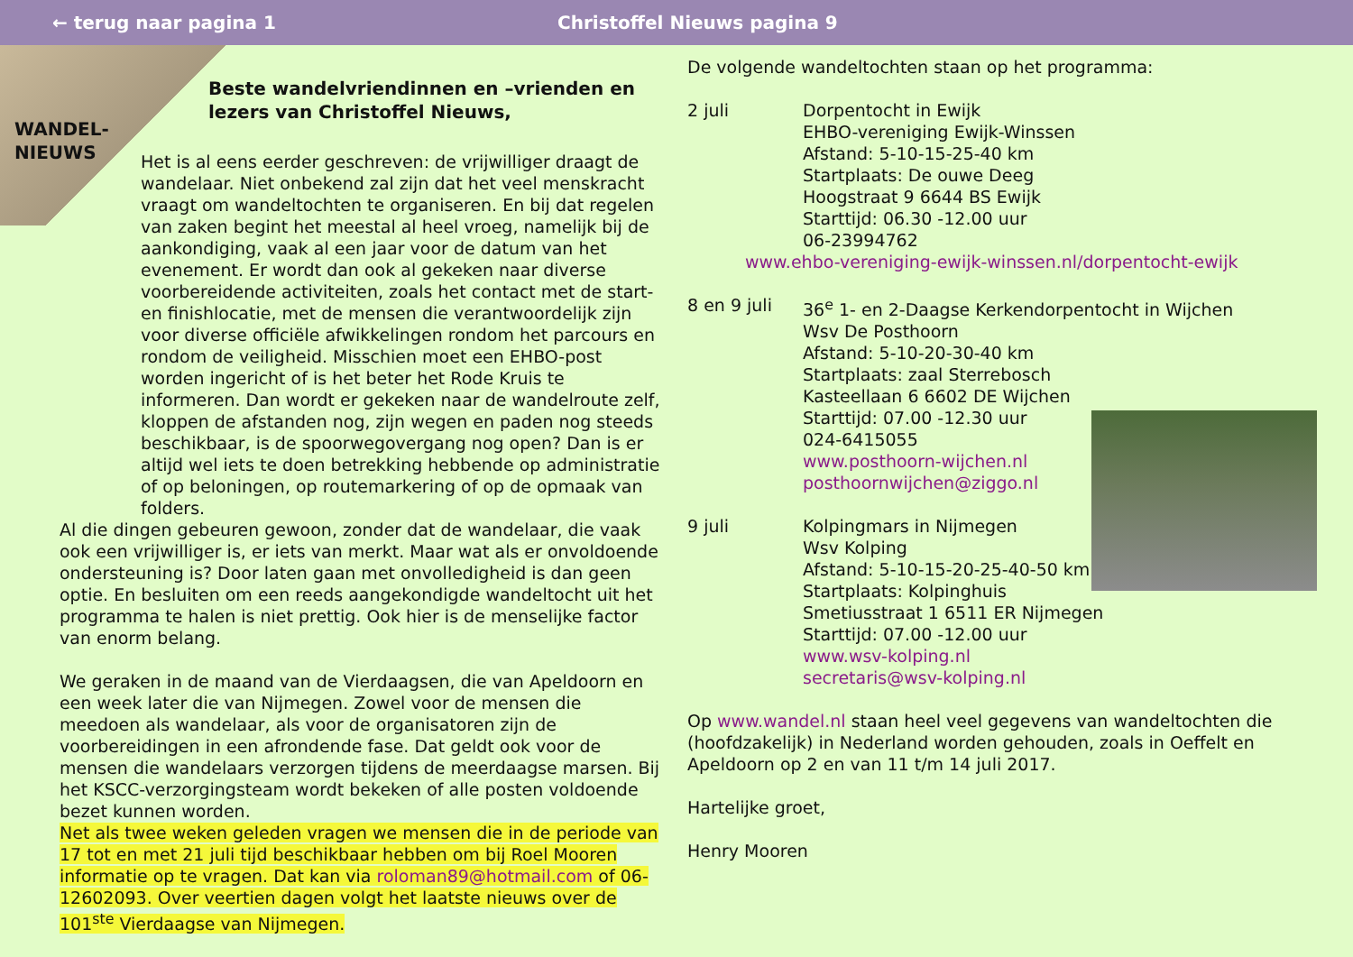← terug naar pagina 1 Christoffel Nieuws pagina 9
WANDEL-
NIEUWS
Beste wandelvriendinnen en –vrienden en lezers van Christoffel Nieuws,
Het is al eens eerder geschreven: de vrijwilliger draagt de wandelaar. Niet onbekend zal zijn dat het veel menskracht vraagt om wandeltochten te organiseren. En bij dat regelen van zaken begint het meestal al heel vroeg, namelijk bij de aankondiging, vaak al een jaar voor de datum van het evenement. Er wordt dan ook al gekeken naar diverse voorbereidende activiteiten, zoals het contact met de start- en finishlocatie, met de mensen die verantwoordelijk zijn voor diverse officiële afwikkelingen rondom het parcours en rondom de veiligheid. Misschien moet een EHBO-post worden ingericht of is het beter het Rode Kruis te informeren. Dan wordt er gekeken naar de wandelroute zelf, kloppen de afstanden nog, zijn wegen en paden nog steeds beschikbaar, is de spoorwegovergang nog open? Dan is er altijd wel iets te doen betrekking hebbende op administratie of op beloningen, op routemarkering of op de opmaak van folders.
Al die dingen gebeuren gewoon, zonder dat de wandelaar, die vaak ook een vrijwilliger is, er iets van merkt. Maar wat als er onvoldoende ondersteuning is? Door laten gaan met onvolledigheid is dan geen optie. En besluiten om een reeds aangekondigde wandeltocht uit het programma te halen is niet prettig. Ook hier is de menselijke factor van enorm belang.
We geraken in de maand van de Vierdaagsen, die van Apeldoorn en een week later die van Nijmegen. Zowel voor de mensen die meedoen als wandelaar, als voor de organisatoren zijn de voorbereidingen in een afrondende fase. Dat geldt ook voor de mensen die wandelaars verzorgen tijdens de meerdaagse marsen. Bij het KSCC-verzorgingsteam wordt bekeken of alle posten voldoende bezet kunnen worden.
Net als twee weken geleden vragen we mensen die in de periode van 17 tot en met 21 juli tijd beschikbaar hebben om bij Roel Mooren informatie op te vragen. Dat kan via roloman89@hotmail.com of 06-12602093. Over veertien dagen volgt het laatste nieuws over de 101<sup>ste</sup> Vierdaagse van Nijmegen.
De volgende wandeltochten staan op het programma:
2 juli Dorpentocht in Ewijk
EHBO-vereniging Ewijk-Winssen
Afstand: 5-10-15-25-40 km
Startplaats: De ouwe Deeg
Hoogstraat 9 6644 BS Ewijk
Starttijd: 06.30 -12.00 uur
06-23994762
www.ehbo-vereniging-ewijk-winssen.nl/dorpentocht-ewijk
8 en 9 juli 36<sup>e</sup> 1- en 2-Daagse Kerkendorpentocht in Wijchen
Wsv De Posthoorn
Afstand: 5-10-20-30-40 km
Startplaats: zaal Sterrebosch
Kasteellaan 6 6602 DE Wijchen
Starttijd: 07.00 -12.30 uur
024-6415055
www.posthoorn-wijchen.nl
posthoornwijchen@ziggo.nl
9 juli Kolpingmars in Nijmegen
Wsv Kolping
Afstand: 5-10-15-20-25-40-50 km
Startplaats: Kolpinghuis
Smetiusstraat 1 6511 ER Nijmegen
Starttijd: 07.00 -12.00 uur
www.wsv-kolping.nl
secretaris@wsv-kolping.nl
Op www.wandel.nl staan heel veel gegevens van wandeltochten die (hoofdzakelijk) in Nederland worden gehouden, zoals in Oeffelt en Apeldoorn op 2 en van 11 t/m 14 juli 2017.
Hartelijke groet,
Henry Mooren